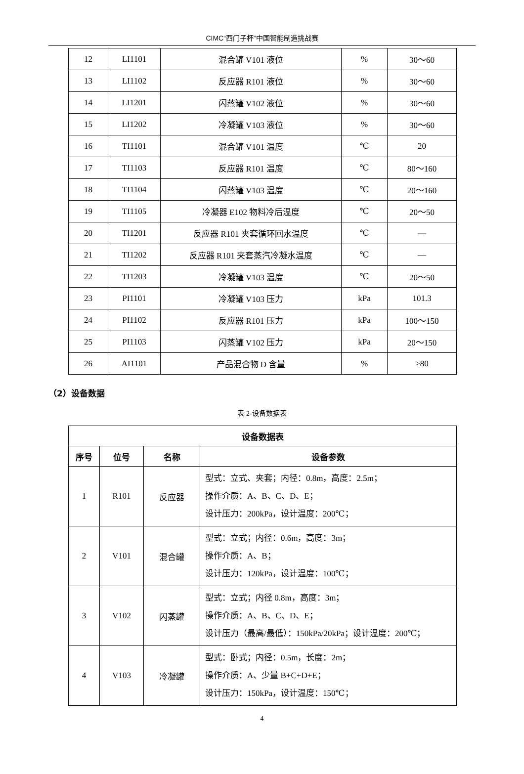CIMC“西门子杯”中国智能制造挑战赛
| 12 | LI1101 | 混合罐 V101 液位 | % | 30～60 |
| 13 | LI1102 | 反应器 R101 液位 | % | 30～60 |
| 14 | LI1201 | 闪蒸罐 V102 液位 | % | 30～60 |
| 15 | LI1202 | 冷凝罐 V103 液位 | % | 30～60 |
| 16 | TI1101 | 混合罐 V101 温度 | ℃ | 20 |
| 17 | TI1103 | 反应器 R101 温度 | ℃ | 80～160 |
| 18 | TI1104 | 闪蒸罐 V103 温度 | ℃ | 20～160 |
| 19 | TI1105 | 冷凝器 E102 物料冷后温度 | ℃ | 20～50 |
| 20 | TI1201 | 反应器 R101 夹套循环回水温度 | ℃ | — |
| 21 | TI1202 | 反应器 R101 夹套蒸汽冷凝水温度 | ℃ | — |
| 22 | TI1203 | 冷凝罐 V103 温度 | ℃ | 20～50 |
| 23 | PI1101 | 冷凝罐 V103 压力 | kPa | 101.3 |
| 24 | PI1102 | 反应器 R101 压力 | kPa | 100～150 |
| 25 | PI1103 | 闪蒸罐 V102 压力 | kPa | 20～150 |
| 26 | AI1101 | 产品混合物 D 含量 | % | ≥80 |
（2）设备数据
表 2-设备数据表
| 设备数据表 | | | |
| --- | --- | --- | --- |
| 序号 | 位号 | 名称 | 设备参数 |
| 1 | R101 | 反应器 | 型式：立式、夹套；内径：0.8m，高度：2.5m； 操作介质：A、B、C、D、E； 设计压力：200kPa，设计温度：200℃； |
| 2 | V101 | 混合罐 | 型式：立式；内径：0.6m，高度：3m； 操作介质：A、B； 设计压力：120kPa，设计温度：100℃； |
| 3 | V102 | 闪蒸罐 | 型式：立式；内径 0.8m，高度：3m； 操作介质：A、B、C、D、E； 设计压力（最高/最低）：150kPa/20kPa；设计温度：200℃； |
| 4 | V103 | 冷凝罐 | 型式：卧式；内径：0.5m，长度：2m； 操作介质：A、少量 B+C+D+E； 设计压力：150kPa，设计温度：150℃； |
4